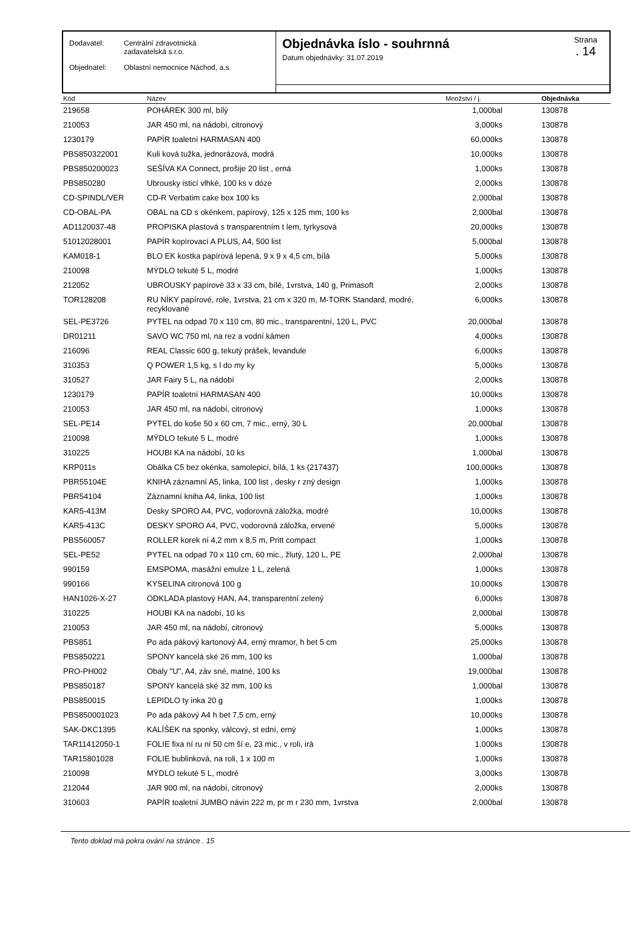Dodavatel: Centrální zdravotnická
zadavatelská s.r.o.
Objednatel: Oblastní nemocnice Náchod, a.s.
Objednávka íslo - souhrnná
Datum objednávky: 31.07.2019
Strana
. 14
| Kód | Název | Množství / j. | Objednávka |
| --- | --- | --- | --- |
| 219658 | POHÁREK 300 ml, bílý | 1,000bal | 130878 |
| 210053 | JAR 450 ml, na nádobí, citronový | 3,000ks | 130878 |
| 1230179 | PAPÍR toaletní HARMASAN 400 | 60,000ks | 130878 |
| PBS850322001 | Kuli ková tužka, jednorázová, modrá | 10,000ks | 130878 |
| PBS850200023 | SEŠÍVA KA Connect, prošije 20 list , erná | 1,000ks | 130878 |
| PBS850280 | Ubrousky isticí vlhké, 100 ks v dóze | 2,000ks | 130878 |
| CD-SPINDL/VER | CD-R Verbatim cake box 100 ks | 2,000bal | 130878 |
| CD-OBAL-PA | OBAL na CD s okénkem, papírový, 125 x 125 mm, 100 ks | 2,000bal | 130878 |
| AD1120037-48 | PROPISKA plastová s transparentním t lem, tyrkysová | 20,000ks | 130878 |
| 51012028001 | PAPÍR kopírovací A PLUS, A4, 500 list | 5,000bal | 130878 |
| KAM018-1 | BLO EK kostka papírová lepená, 9 x 9 x 4,5 cm, bílá | 5,000ks | 130878 |
| 210098 | MÝDLO tekuté 5 L, modré | 1,000ks | 130878 |
| 212052 | UBROUSKY papírové 33 x 33 cm, bílé, 1vrstva, 140 g, Primasoft | 2,000ks | 130878 |
| TOR128208 | RU NÍKY papírové, role, 1vrstva, 21 cm x 320 m, M-TORK Standard, modré, recyklované | 6,000ks | 130878 |
| SEL-PE3726 | PYTEL na odpad 70 x 110 cm, 80 mic., transparentní, 120 L, PVC | 20,000bal | 130878 |
| DR01211 | SAVO WC 750 ml, na rez a vodní kámen | 4,000ks | 130878 |
| 216096 | REAL Classic 600 g, tekutý prášek, levandule | 6,000ks | 130878 |
| 310353 | Q POWER 1,5 kg, s l do my ky | 5,000ks | 130878 |
| 310527 | JAR Fairy 5 L, na nádobí | 2,000ks | 130878 |
| 1230179 | PAPÍR toaletní HARMASAN 400 | 10,000ks | 130878 |
| 210053 | JAR 450 ml, na nádobí, citronový | 1,000ks | 130878 |
| SEL-PE14 | PYTEL do koše 50 x 60 cm, 7 mic., erný, 30 L | 20,000bal | 130878 |
| 210098 | MÝDLO tekuté 5 L, modré | 1,000ks | 130878 |
| 310225 | HOUBI KA na nádobí, 10 ks | 1,000bal | 130878 |
| KRP011s | Obálka C5 bez okénka, samolepicí, bílá, 1 ks (217437) | 100,000ks | 130878 |
| PBR55104E | KNIHA záznamní A5, linka, 100 list , desky r zný design | 1,000ks | 130878 |
| PBR54104 | Záznamní kniha A4, linka, 100 list | 1,000ks | 130878 |
| KAR5-413M | Desky SPORO A4, PVC, vodorovná záložka, modré | 10,000ks | 130878 |
| KAR5-413C | DESKY SPORO A4, PVC, vodorovná záložka, ervené | 5,000ks | 130878 |
| PBS560057 | ROLLER korek ní 4,2 mm x 8,5 m, Pritt compact | 1,000ks | 130878 |
| SEL-PE52 | PYTEL na odpad 70 x 110 cm, 60 mic., žlutý, 120 L, PE | 2,000bal | 130878 |
| 990159 | EMSPOMA, masážní emulze 1 L, zelená | 1,000ks | 130878 |
| 990166 | KYSELINA citronová 100 g | 10,000ks | 130878 |
| HAN1026-X-27 | ODKLADA plastový HAN, A4, transparentní zelený | 6,000ks | 130878 |
| 310225 | HOUBI KA na nádobí, 10 ks | 2,000bal | 130878 |
| 210053 | JAR 450 ml, na nádobí, citronový | 5,000ks | 130878 |
| PBS851 | Po ada pákový kartonový A4, erný mramor, h bet 5 cm | 25,000ks | 130878 |
| PBS850221 | SPONY kancelá ské 26 mm, 100 ks | 1,000bal | 130878 |
| PRO-PH002 | Obaly "U", A4, záv sné, matné, 100 ks | 19,000bal | 130878 |
| PBS850187 | SPONY kancelá ské 32 mm, 100 ks | 1,000bal | 130878 |
| PBS850015 | LEPIDLO ty inka 20 g | 1,000ks | 130878 |
| PBS850001023 | Po ada pákový A4 h bet 7,5 cm, erný | 10,000ks | 130878 |
| SAK-DKC1395 | KALÍŠEK na sponky, válcový, st ední, erný | 1,000ks | 130878 |
| TAR11412050-1 | FOLIE fixa ní ru ní 50 cm ší e, 23 mic., v roli, irá | 1,000ks | 130878 |
| TAR15801028 | FOLIE bublinková, na roli, 1 x 100 m | 1,000ks | 130878 |
| 210098 | MÝDLO tekuté 5 L, modré | 3,000ks | 130878 |
| 212044 | JAR 900 ml, na nádobí, citronový | 2,000ks | 130878 |
| 310603 | PAPÍR toaletní JUMBO návin 222 m, pr m r 230 mm, 1vrstva | 2,000bal | 130878 |
Tento doklad má pokra ování na stránce . 15